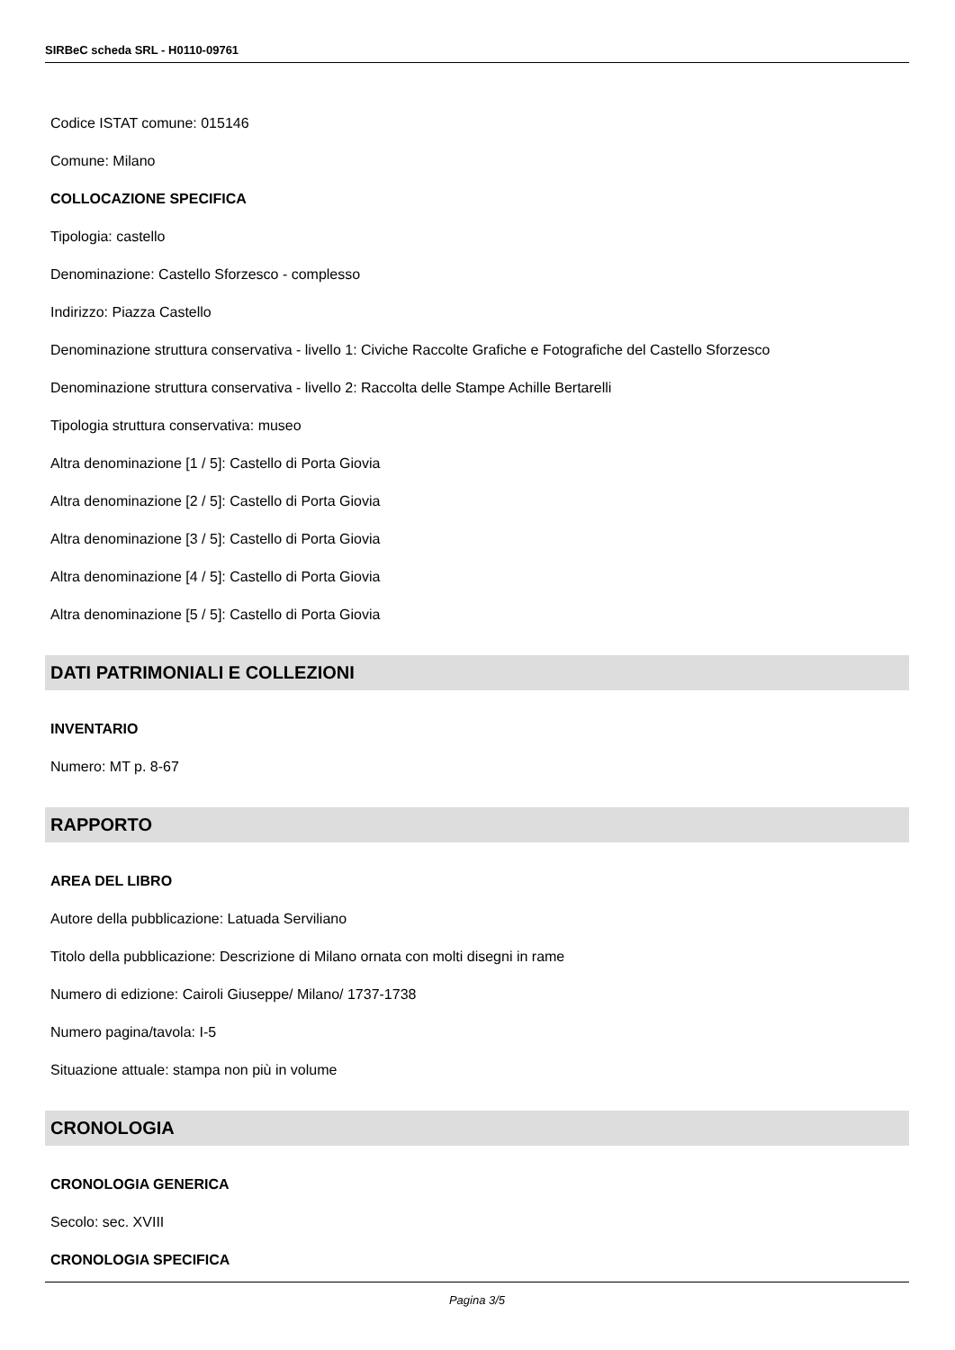SIRBeC scheda SRL - H0110-09761
Codice ISTAT comune: 015146
Comune: Milano
COLLOCAZIONE SPECIFICA
Tipologia: castello
Denominazione: Castello Sforzesco - complesso
Indirizzo: Piazza Castello
Denominazione struttura conservativa - livello 1: Civiche Raccolte Grafiche e Fotografiche del Castello Sforzesco
Denominazione struttura conservativa - livello 2: Raccolta delle Stampe Achille Bertarelli
Tipologia struttura conservativa: museo
Altra denominazione [1 / 5]: Castello di Porta Giovia
Altra denominazione [2 / 5]: Castello di Porta Giovia
Altra denominazione [3 / 5]: Castello di Porta Giovia
Altra denominazione [4 / 5]: Castello di Porta Giovia
Altra denominazione [5 / 5]: Castello di Porta Giovia
DATI PATRIMONIALI E COLLEZIONI
INVENTARIO
Numero: MT p. 8-67
RAPPORTO
AREA DEL LIBRO
Autore della pubblicazione: Latuada Serviliano
Titolo della pubblicazione: Descrizione di Milano ornata con molti disegni in rame
Numero di edizione: Cairoli Giuseppe/ Milano/ 1737-1738
Numero pagina/tavola: I-5
Situazione attuale: stampa non più in volume
CRONOLOGIA
CRONOLOGIA GENERICA
Secolo: sec. XVIII
CRONOLOGIA SPECIFICA
Pagina 3/5